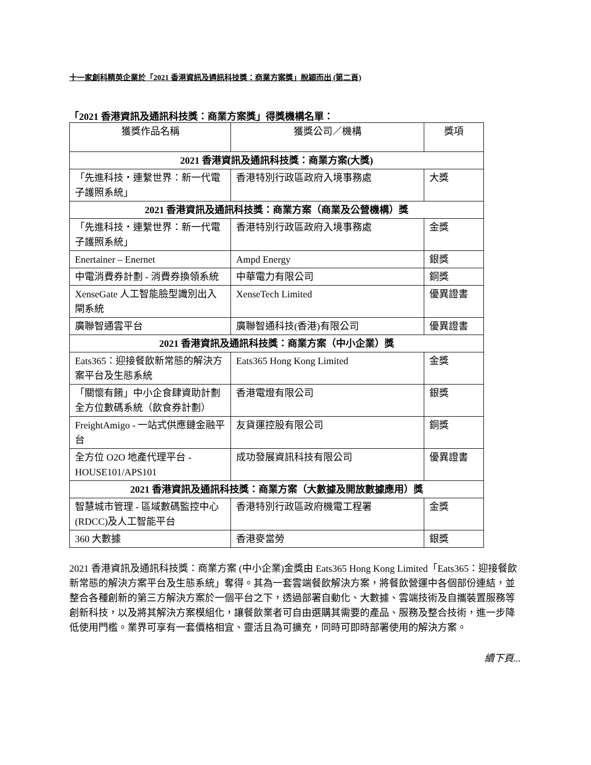十一家創科精英企業於「2021 香港資訊及通訊科技獎：商業方案獎」脫穎而出 (第二頁)
「2021 香港資訊及通訊科技獎：商業方案獎」得獎機構名單：
| 獲獎作品名稱 | 獲獎公司／機構 | 獎項 |
| --- | --- | --- |
| 2021 香港資訊及通訊科技獎：商業方案(大獎) | | |
| 「先進科技・連繫世界：新一代電子護照系統」 | 香港特別行政區政府入境事務處 | 大獎 |
| 2021 香港資訊及通訊科技獎：商業方案（商業及公營機構）獎 | | |
| 「先進科技・連繫世界：新一代電子護照系統」 | 香港特別行政區政府入境事務處 | 金獎 |
| Enertainer – Enernet | Ampd Energy | 銀獎 |
| 中電消費券計劃 - 消費券換領系統 | 中華電力有限公司 | 銅獎 |
| XenseGate 人工智能臉型識別出入閘系統 | XenseTech Limited | 優異證書 |
| 廣聯智通雲平台 | 廣聯智通科技(香港)有限公司 | 優異證書 |
| 2021 香港資訊及通訊科技獎：商業方案（中小企業）獎 | | |
| Eats365：迎接餐飲新常態的解決方案平台及生態系統 | Eats365 Hong Kong Limited | 金獎 |
| 「關懷有餚」中小企食肆資助計劃全方位數碼系統（飲食券計劃） | 香港電燈有限公司 | 銀獎 |
| FreightAmigo - 一站式供應鏈金融平台 | 友貨運控股有限公司 | 銅獎 |
| 全方位 O2O 地產代理平台 - HOUSE101/APS101 | 成功發展資訊科技有限公司 | 優異證書 |
| 2021 香港資訊及通訊科技獎：商業方案（大數據及開放數據應用）獎 | | |
| 智慧城市管理 - 區域數碼監控中心 (RDCC)及人工智能平台 | 香港特別行政區政府機電工程署 | 金獎 |
| 360 大數據 | 香港麥當勞 | 銀獎 |
2021 香港資訊及通訊科技獎：商業方案 (中小企業)金獎由 Eats365 Hong Kong Limited「Eats365：迎接餐飲新常態的解決方案平台及生態系統」奪得。其為一套雲端餐飲解決方案，將餐飲營運中各個部份連結，並整合各種創新的第三方解決方案於一個平台之下，透過部署自動化、大數據、雲端技術及自攜裝置服務等創新科技，以及將其解決方案模組化，讓餐飲業者可自由選購其需要的產品、服務及整合技術，進一步降低使用門檻。業界可享有一套價格相宜、靈活且為可擴充，同時可即時部署使用的解決方案。
續下頁...